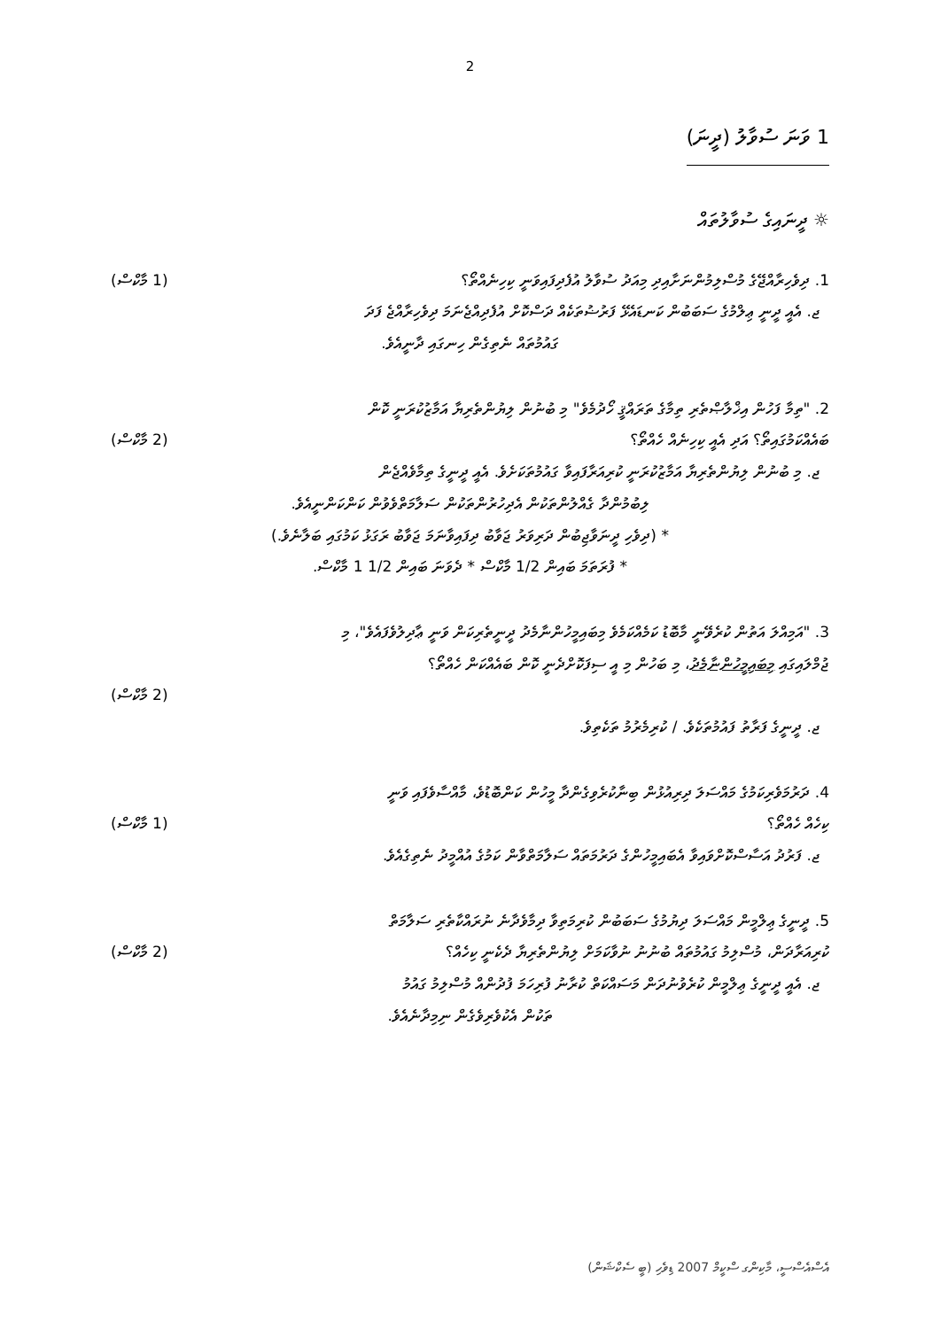2
1 ވަނަ ސުވާލު (ދީނަ)
☼ ދީނައިގެ ސުވާލުތައް
1. ދިވެހިރާއްޖޭގެ މުސްލިމުންނަށާއިދި މިއަދު ސުވާލު އުފެދިފައިވަނީ ކިހިނެއްތޯ؟ (1 މާކްސް)
ޖ. އެއީ ދީނީ ޢިލްމުގެ ސަބަބުން ކަނޑައެޅޭ ފަރުޟުތަކެއް ދަސްކޮށް އުފެދިއްޖެނަމަ ދިވެހިރާއްޖެ ފަދަ
ގައުމުތައް ނެތިގެން ހިނގައި ދާނީއެވެ.
2. "ތިމާ ފަހުން އިޚްލާޞްތެރި ތިމާގެ ތަރައްޤީ ހޯދުމެވެ" މި ބުނުން ލިޔުންތެރިޔާ އަމާޒުކުރަނީ ކޮން
ބައެއްކަމުގައިތޯ؟ އަދި އެއީ ކިހިނެއް ހެއްތޯ؟ (2 މާކްސް)
ޖ. މި ބުނުން ލިޔުންތެރިޔާ އަމާޒުކުރަނީ ކުރިއަރާފައިވާ ގައުމުތަކަށެވެ. އެއީ ދީނީގެ ތިމާވެއްޖެން
ލިބުމުންދާ ގެއްލުންތަކުން އެދިހުރުންތަކުން ސަލާމަތްވެވުން ކަންކަންނީއެވެ.
* (ދިވެހި ދީނަވާޖިބުން ދަރިވަރު ޖަވާބު ދިފައިވާނަމަ ޖަވާބު ރަގަޅު ކަމުގައި ބަލާނެވެ.)
* ފުރަތަމަ ބައިން 1/2 މާކްސް * ދެވަނަ ބައިން 1/2 1 މާކްސް.
3. "އަމިއްލަ އަތުން ކުރެވޭނީ މާބޮޑު ކަމެއްކަމެވެ މިބައިމީހުންނާމެދު ދީނީތެރިކަން ވަނީ ޢާދިލުވެފައެވެ"، މި
ޖުމްލައިގައި މިބައިމީހުންނާމެދު، މި ބަހުން މި އީ ސިފަކޮށްދެނީ ކޮން ބައެއްކަން ހެއްތޯ؟
(2 މާކްސް)
ޖ. ދީނީގެ ފަރާތު ފައުމުތަކެވެ. / ކުރިމެރުމު ތަކެތިވެ.
4. ދަރުމަވެރިކަމުގެ މައްސަލަ ދިރިއުޅުން ބިނާކުރެވިގެންދާ މީހުން ކަންބޮޑުވެ، މާއްސާވެފައި ވަނީ
ކިހެއް ހެއްތޯ؟ (1 މާކްސް)
ޖ. ފަރުދު އަސާސްކޮށްވައިވާ އެބައިމީހުންގެ ދަރުމަތައް ސަލާމަތްވާން ކަމުގެ އުއްމީދު ނެތިގެއެވެ.
5. ދީނީގެ ޢިލްމީން މައްސަލަ ދިޔުމުގެ ސަބަބުން ކުރިމަތިވާ ދިމާވެދާނެ ނުރައްކާތެރި ސަލާމަތް
ކުރިއަރާދަން، މުސްލިމު ގައުމުތައް ބުނުނު ނުވާކަމަށް ލިޔުންތެރިޔާ ދެކެނީ ކިހެއް؟ (2 މާކްސް)
ޖ. އެއީ ދީނީގެ ޢިލްމީން ކުރެވުނުދަން މަސައްކަތް ކުރާނު ފުރިހަމަ ފުދުންއް މުސްލިމު ގައުމު
ތަކުން އެކުވެރިވެގެން ނިމިދާނެއެވެ.
އެސްއެސްސީ، މާކިންގ ސްކީމް 2007 ޑިވެހި (ބީ ސެކްޝަން)